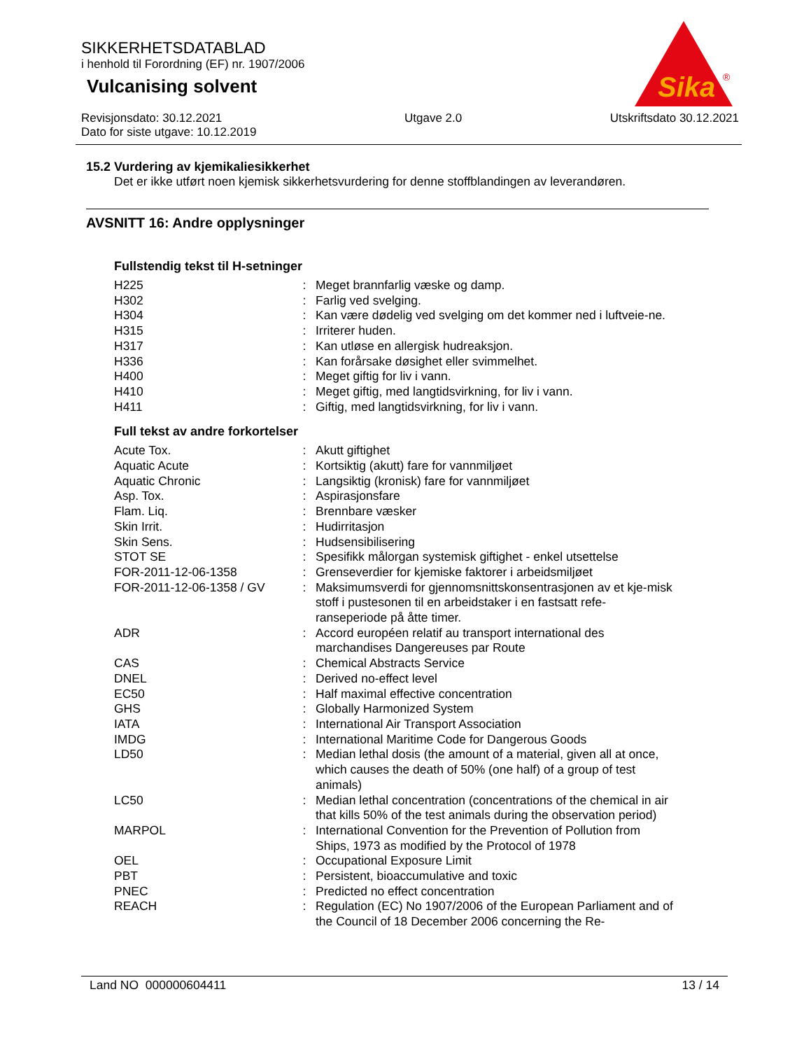SIKKERHETSDATABLAD
i henhold til Forordning (EF) nr. 1907/2006
Vulcanising solvent
Revisjonsdato: 30.12.2021
Dato for siste utgave: 10.12.2019
Utgave 2.0 Utskriftsdato 30.12.2021
Sika
®
15.2 Vurdering av kjemikaliesikkerhet
Det er ikke utført noen kjemisk sikkerhetsvurdering for denne stoffblandingen av leverandøren.
AVSNITT 16: Andre opplysninger
Fullstendig tekst til H-setninger
| H225 | : | Meget brannfarlig væske og damp. |
| H302 | : | Farlig ved svelging. |
| H304 | : | Kan være dødelig ved svelging om det kommer ned i luftveie-ne. |
| H315 | : | Irriterer huden. |
| H317 | : | Kan utløse en allergisk hudreaksjon. |
| H336 | : | Kan forårsake døsighet eller svimmelhet. |
| H400 | : | Meget giftig for liv i vann. |
| H410 | : | Meget giftig, med langtidsvirkning, for liv i vann. |
| H411 | : | Giftig, med langtidsvirkning, for liv i vann. |
Full tekst av andre forkortelser
| Acute Tox. | : | Akutt giftighet |
| Aquatic Acute | : | Kortsiktig (akutt) fare for vannmiljøet |
| Aquatic Chronic | : | Langsiktig (kronisk) fare for vannmiljøet |
| Asp. Tox. | : | Aspirasjonsfare |
| Flam. Liq. | : | Brennbare væsker |
| Skin Irrit. | : | Hudirritasjon |
| Skin Sens. | : | Hudsensibilisering |
| STOT SE | : | Spesifikk målorgan systemisk giftighet - enkel utsettelse |
| FOR-2011-12-06-1358 | : | Grenseverdier for kjemiske faktorer i arbeidsmiljøet |
| FOR-2011-12-06-1358 / GV | : | Maksimumsverdi for gjennomsnittskonsentrasjonen av et kje-misk stoff i pustesonen til en arbeidstaker i en fastsatt refe-ranseperiode på åtte timer. |
| ADR | : | Accord européen relatif au transport international des marchandises Dangereuses par Route |
| CAS | : | Chemical Abstracts Service |
| DNEL | : | Derived no-effect level |
| EC50 | : | Half maximal effective concentration |
| GHS | : | Globally Harmonized System |
| IATA | : | International Air Transport Association |
| IMDG | : | International Maritime Code for Dangerous Goods |
| LD50 | : | Median lethal dosis (the amount of a material, given all at once, which causes the death of 50% (one half) of a group of test animals) |
| LC50 | : | Median lethal concentration (concentrations of the chemical in air that kills 50% of the test animals during the observation period) |
| MARPOL | : | International Convention for the Prevention of Pollution from Ships, 1973 as modified by the Protocol of 1978 |
| OEL | : | Occupational Exposure Limit |
| PBT | : | Persistent, bioaccumulative and toxic |
| PNEC | : | Predicted no effect concentration |
| REACH | : | Regulation (EC) No 1907/2006 of the European Parliament and of the Council of 18 December 2006 concerning the Re- |
Land NO 000000604411 13 / 14